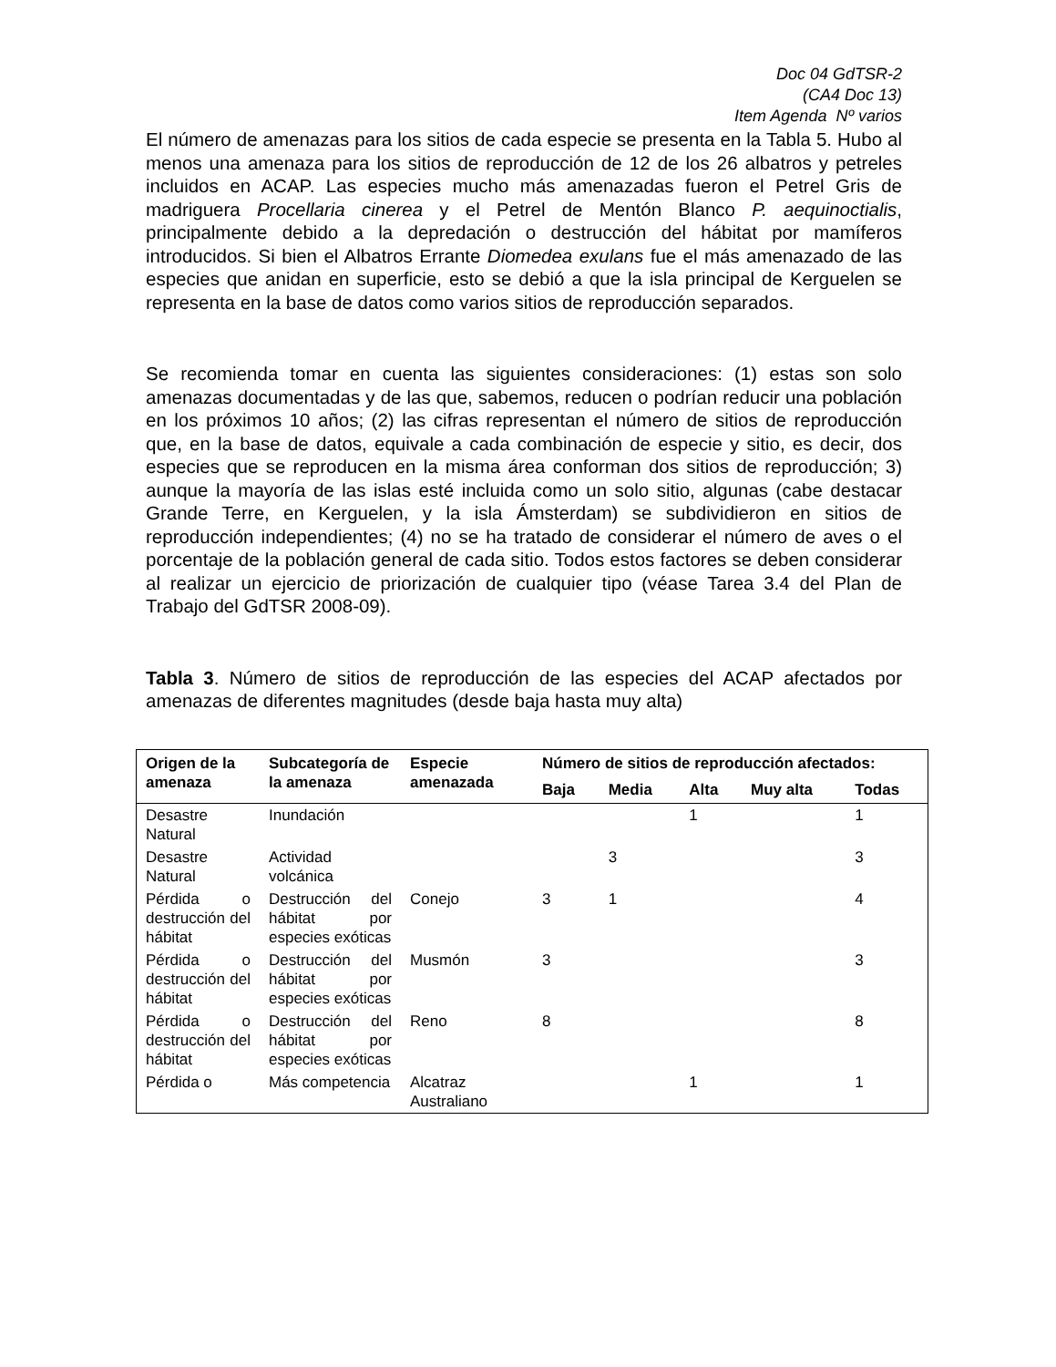Doc 04 GdTSR-2
(CA4 Doc 13)
Item Agenda Nº varios
El número de amenazas para los sitios de cada especie se presenta en la Tabla 5. Hubo al menos una amenaza para los sitios de reproducción de 12 de los 26 albatros y petreles incluidos en ACAP. Las especies mucho más amenazadas fueron el Petrel Gris de madriguera Procellaria cinerea y el Petrel de Mentón Blanco P. aequinoctialis, principalmente debido a la depredación o destrucción del hábitat por mamíferos introducidos. Si bien el Albatros Errante Diomedea exulans fue el más amenazado de las especies que anidan en superficie, esto se debió a que la isla principal de Kerguelen se representa en la base de datos como varios sitios de reproducción separados.
Se recomienda tomar en cuenta las siguientes consideraciones: (1) estas son solo amenazas documentadas y de las que, sabemos, reducen o podrían reducir una población en los próximos 10 años; (2) las cifras representan el número de sitios de reproducción que, en la base de datos, equivale a cada combinación de especie y sitio, es decir, dos especies que se reproducen en la misma área conforman dos sitios de reproducción; 3) aunque la mayoría de las islas esté incluida como un solo sitio, algunas (cabe destacar Grande Terre, en Kerguelen, y la isla Ámsterdam) se subdividieron en sitios de reproducción independientes; (4) no se ha tratado de considerar el número de aves o el porcentaje de la población general de cada sitio. Todos estos factores se deben considerar al realizar un ejercicio de priorización de cualquier tipo (véase Tarea 3.4 del Plan de Trabajo del GdTSR 2008-09).
Tabla 3. Número de sitios de reproducción de las especies del ACAP afectados por amenazas de diferentes magnitudes (desde baja hasta muy alta)
| Origen de la amenaza | Subcategoría de la amenaza | Especie amenazada | Número de sitios de reproducción afectados: | | | | |
| --- | --- | --- | --- | --- | --- | --- | --- |
| | | | Baja | Media | Alta | Muy alta | Todas |
| Desastre Natural | Inundación | | | | 1 | | 1 |
| Desastre Natural | Actividad volcánica | | | 3 | | | 3 |
| Pérdida o destrucción del hábitat | Destrucción del hábitat por especies exóticas | Conejo | 3 | 1 | | | 4 |
| Pérdida o destrucción del hábitat | Destrucción del hábitat por especies exóticas | Musmón | 3 | | | | 3 |
| Pérdida o destrucción del hábitat | Destrucción del hábitat por especies exóticas | Reno | 8 | | | | 8 |
| Pérdida o | Más competencia | Alcatraz Australiano | | | 1 | | 1 |